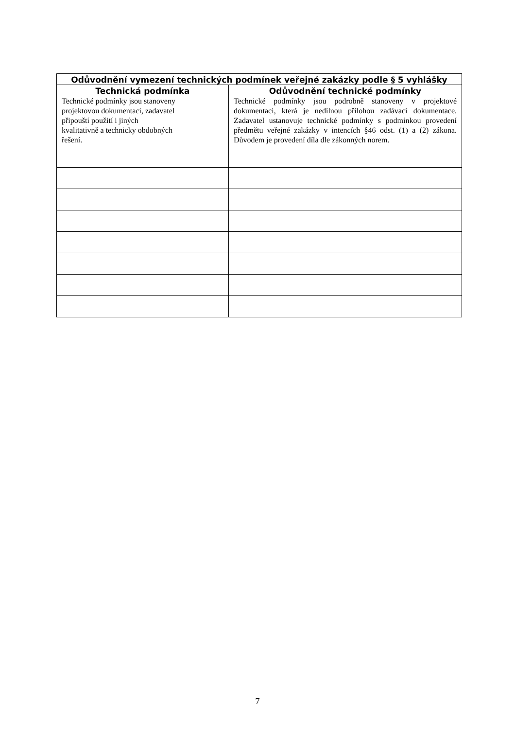| Odůvodnění vymezení technických podmínek veřejné zakázky podle § 5 vyhlášky | |
| --- | --- |
| Technická podmínka | Odůvodnění technické podmínky |
| Technické podmínky jsou stanoveny projektovou dokumentací, zadavatel připouští použití i jiných kvalitativně a technicky obdobných řešení. | Technické podmínky jsou podrobně stanoveny v projektové dokumentaci, která je nedílnou přílohou zadávací dokumentace. Zadavatel ustanovuje technické podmínky s podmínkou provedení předmětu veřejné zakázky v intencích §46 odst. (1) a (2) zákona. Důvodem je provedení díla dle zákonných norem. |
7